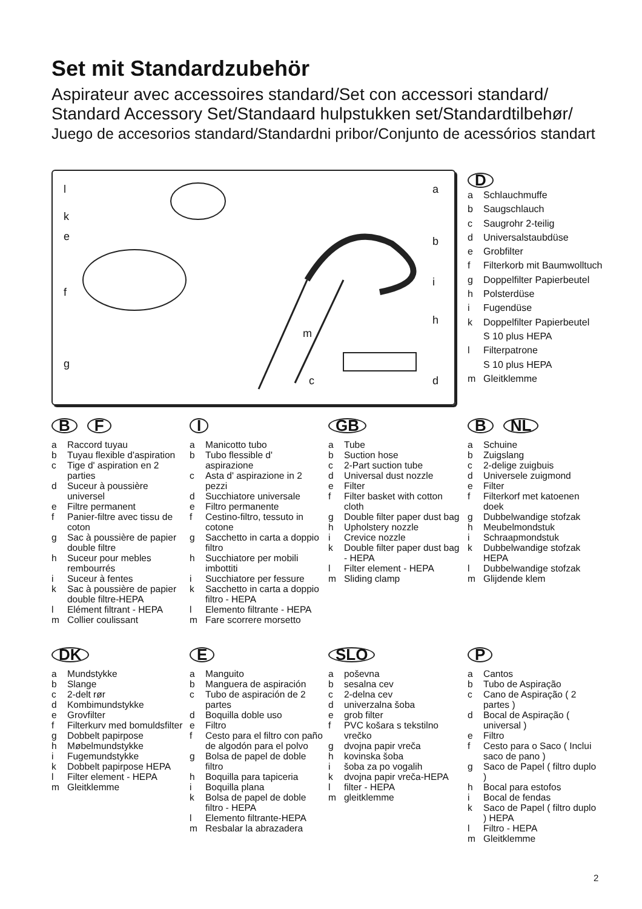Set mit Standardzubehör
Aspirateur avec accessoires standard/Set con accessori standard/
Standard Accessory Set/Standaard hulpstukken set/Standardtilbehør/
Juego de accesorios standard/Standardni pribor/Conjunto de acessórios standart
l
k
e
f
g
a
b
i
h
m
c d
D
a Schlauchmuffe
b Saugschlauch
c Saugrohr 2-teilig
d Universalstaubdüse
e Grobfilter
f Filterkorb mit Baumwolltuch
g Doppelfilter Papierbeutel
h Polsterdüse
i Fugendüse
k Doppelfilter Papierbeutel
S 10 plus HEPA
l Filterpatrone
S 10 plus HEPA
m Gleitklemme
B F
a Raccord tuyau
b Tuyau flexible d'aspiration
c Tige d' aspiration en 2 parties
d Suceur à poussière universel
e Filtre permanent
f Panier-filtre avec tissu de coton
g Sac à poussière de papier double filtre
h Suceur pour mebles rembourrés
i Suceur à fentes
k Sac à poussière de papier double filtre-HEPA
l Elément filtrant - HEPA
m Collier coulissant
I
a Manicotto tubo
b Tubo flessible d' aspirazione
c Asta d' aspirazione in 2 pezzi
d Succhiatore universale
e Filtro permanente
f Cestino-filtro, tessuto in cotone
g Sacchetto in carta a doppio filtro
h Succhiatore per mobili imbottiti
i Succhiatore per fessure
k Sacchetto in carta a doppio filtro - HEPA
l Elemento filtrante - HEPA
m Fare scorrere morsetto
GB
a Tube
b Suction hose
c 2-Part suction tube
d Universal dust nozzle
e Filter
f Filter basket with cotton cloth
g Double filter paper dust bag
h Upholstery nozzle
i Crevice nozzle
k Double filter paper dust bag - HEPA
l Filter element - HEPA
m Sliding clamp
B NL
a Schuine
b Zuigslang
c 2-delige zuigbuis
d Universele zuigmond
e Filter
f Filterkorf met katoenen doek
g Dubbelwandige stofzak
h Meubelmondstuk
i Schraapmondstuk
k Dubbelwandige stofzak HEPA
l Dubbelwandige stofzak
m Glijdende klem
DK
a Mundstykke
b Slange
c 2-delt rør
d Kombimundstykke
e Grovfilter
f Filterkurv med bomuldsfilter
g Dobbelt papirpose
h Møbelmundstykke
i Fugemundstykke
k Dobbelt papirpose HEPA
l Filter element - HEPA
m Gleitklemme
E
a Manguito
b Manguera de aspiración
c Tubo de aspiración de 2 partes
d Boquilla doble uso
e Filtro
f Cesto para el filtro con paño de algodón para el polvo
g Bolsa de papel de doble filtro
h Boquilla para tapiceria
i Boquilla plana
k Bolsa de papel de doble filtro - HEPA
l Elemento filtrante-HEPA
m Resbalar la abrazadera
SLO
a poševna
b sesalna cev
c 2-delna cev
d univerzalna šoba
e grob filter
f PVC košara s tekstilno vrečko
g dvojna papir vreča
h kovinska šoba
i šoba za po vogalih
k dvojna papir vreča-HEPA
l filter - HEPA
m gleitklemme
P
a Cantos
b Tubo de Aspiração
c Cano de Aspiração ( 2 partes )
d Bocal de Aspiração ( universal )
e Filtro
f Cesto para o Saco ( Inclui saco de pano )
g Saco de Papel ( filtro duplo )
h Bocal para estofos
i Bocal de fendas
k Saco de Papel ( filtro duplo ) HEPA
l Filtro - HEPA
m Gleitklemme
2